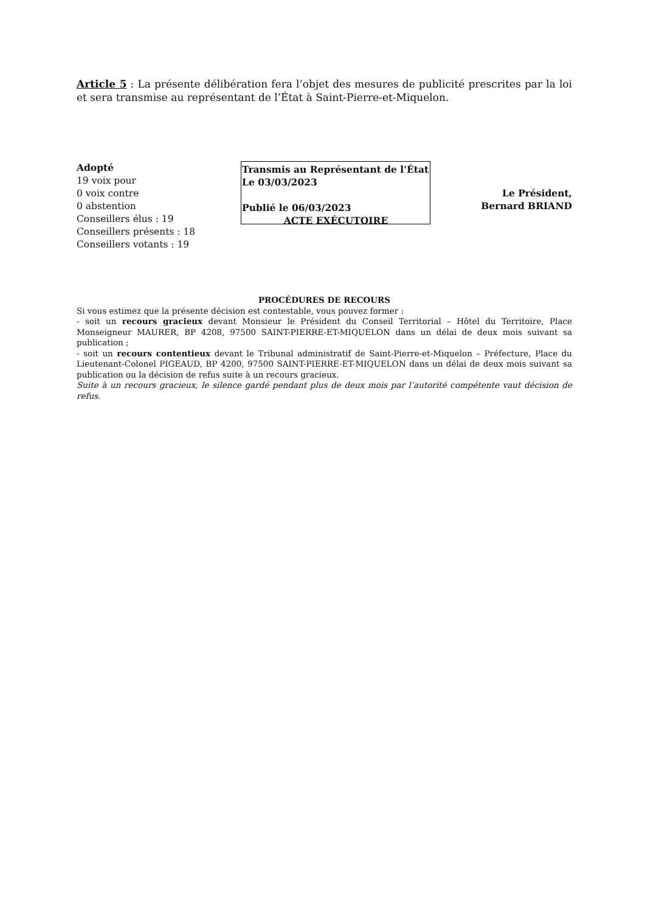Article 5 : La présente délibération fera l’objet des mesures de publicité prescrites par la loi et sera transmise au représentant de l’État à Saint-Pierre-et-Miquelon.
Adopté
19 voix pour
0 voix contre
0 abstention
Conseillers élus : 19
Conseillers présents : 18
Conseillers votants : 19
Transmis au Représentant de l'État
Le 03/03/2023
Publié le 06/03/2023
ACTE EXÉCUTOIRE
Le Président,
Bernard BRIAND
PROCÉDURES DE RECOURS
Si vous estimez que la présente décision est contestable, vous pouvez former :
- soit un recours gracieux devant Monsieur le Président du Conseil Territorial – Hôtel du Territoire, Place Monseigneur MAURER, BP 4208, 97500 SAINT-PIERRE-ET-MIQUELON dans un délai de deux mois suivant sa publication ;
- soit un recours contentieux devant le Tribunal administratif de Saint-Pierre-et-Miquelon – Préfecture, Place du Lieutenant-Colonel PIGEAUD, BP 4200, 97500 SAINT-PIERRE-ET-MIQUELON dans un délai de deux mois suivant sa publication ou la décision de refus suite à un recours gracieux.
Suite à un recours gracieux, le silence gardé pendant plus de deux mois par l’autorité compétente vaut décision de refus.